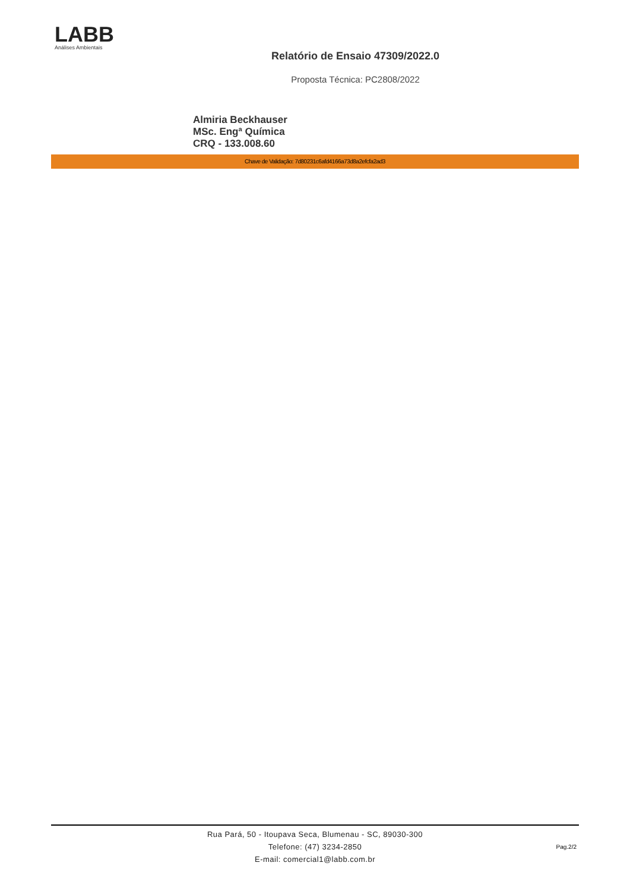LABB
Análises Ambientais
Relatório de Ensaio 47309/2022.0
Proposta Técnica: PC2808/2022
Almiria Beckhauser
MSc. Engª Química
CRQ - 133.008.60
Chave de Validação: 7d80231c6afd4166a73d8a2efcfa2ad3
Rua Pará, 50 - Itoupava Seca, Blumenau - SC, 89030-300
Telefone: (47) 3234-2850
E-mail: comercial1@labb.com.br
Pag.2/2